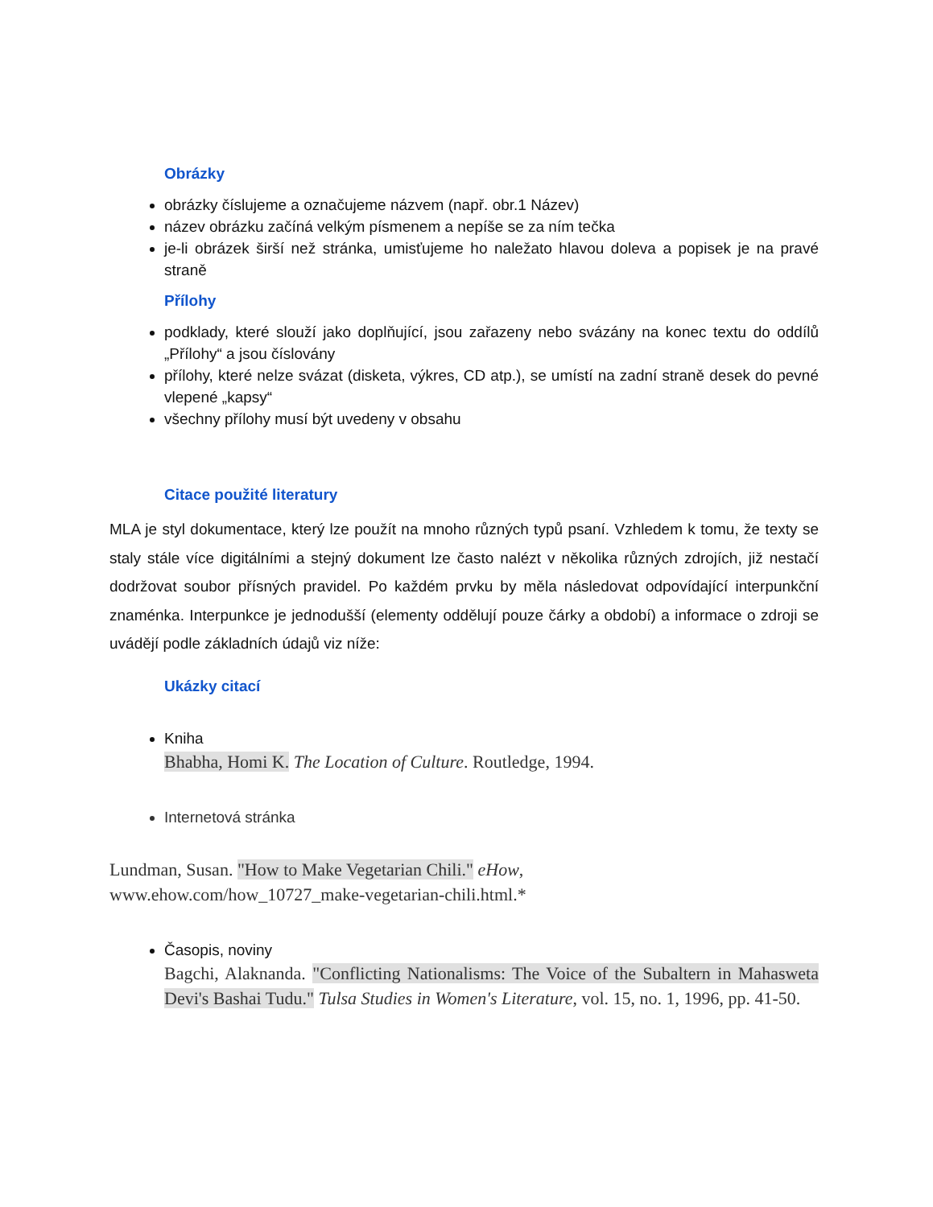Obrázky
obrázky číslujeme a označujeme názvem (např. obr.1 Název)
název obrázku začíná velkým písmenem a nepíše se za ním tečka
je-li obrázek širší než stránka, umisťujeme ho naležato hlavou doleva a popisek je na pravé straně
Přílohy
podklady, které slouží jako doplňující, jsou zařazeny nebo svázány na konec textu do oddílů „Přílohy“ a jsou číslovány
přílohy, které nelze svázat (disketa, výkres, CD atp.), se umístí na zadní straně desek do pevné vlepené „kapsy“
všechny přílohy musí být uvedeny v obsahu
Citace použité literatury
MLA je styl dokumentace, který lze použít na mnoho různých typů psaní. Vzhledem k tomu, že texty se staly stále více digitálními a stejný dokument lze často nalézt v několika různých zdrojích, již nestačí dodržovat soubor přísných pravidel. Po každém prvku by měla následovat odpovídající interpunkční znaménka. Interpunkce je jednodušší (elementy oddělují pouze čárky a období) a informace o zdroji se uvádějí podle základních údajů viz níže:
Ukázky citací
Kniha
Bhabha, Homi K. The Location of Culture. Routledge, 1994.
Internetová stránka
Lundman, Susan. "How to Make Vegetarian Chili." eHow,
www.ehow.com/how_10727_make-vegetarian-chili.html.*
Časopis, noviny
Bagchi, Alaknanda. "Conflicting Nationalisms: The Voice of the Subaltern in Mahasweta Devi's Bashai Tudu." Tulsa Studies in Women's Literature, vol. 15, no. 1, 1996, pp. 41-50.